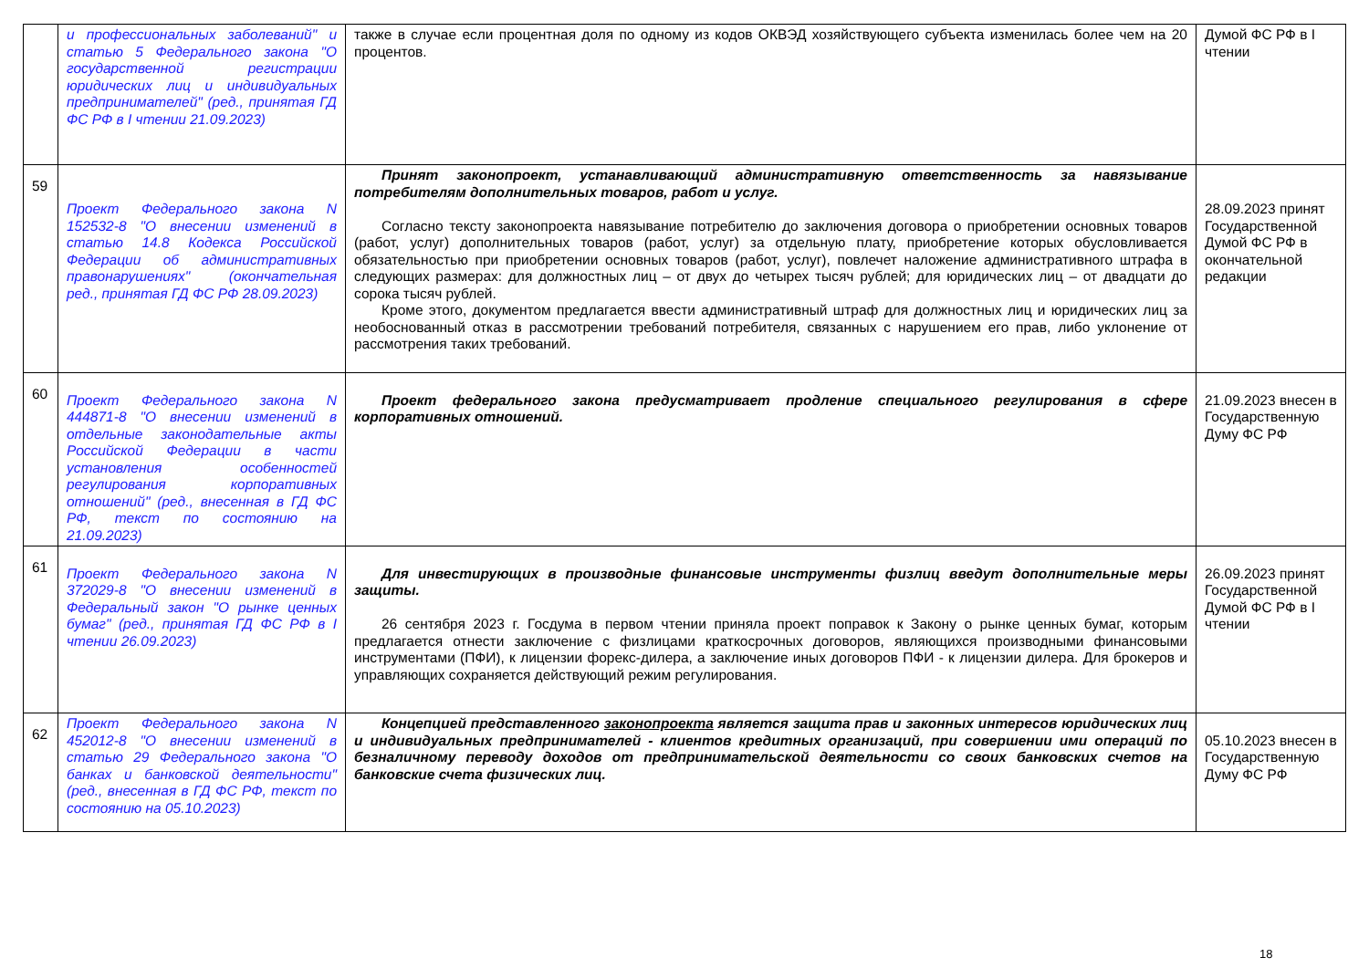| | и профессиональных заболеваний" и статью 5 Федерального закона "О государственной регистрации юридических лиц и индивидуальных предпринимателей" (ред., принятая ГД ФС РФ в I чтении 21.09.2023) | также в случае если процентная доля по одному из кодов ОКВЭД хозяйствующего субъекта изменилась более чем на 20 процентов. | Думой ФС РФ в I чтении |
| 59 | Проект Федерального закона N 152532-8 "О внесении изменений в статью 14.8 Кодекса Российской Федерации об административных правонарушениях" (окончательная ред., принятая ГД ФС РФ 28.09.2023) | Принят законопроект, устанавливающий административную ответственность за навязывание потребителям дополнительных товаров, работ и услуг. Согласно тексту законопроекта навязывание потребителю до заключения договора о приобретении основных товаров (работ, услуг) дополнительных товаров (работ, услуг) за отдельную плату, приобретение которых обусловливается обязательностью при приобретении основных товаров (работ, услуг), повлечет наложение административного штрафа в следующих размерах: для должностных лиц – от двух до четырех тысяч рублей; для юридических лиц – от двадцати до сорока тысяч рублей. Кроме этого, документом предлагается ввести административный штраф для должностных лиц и юридических лиц за необоснованный отказ в рассмотрении требований потребителя, связанных с нарушением его прав, либо уклонение от рассмотрения таких требований. | 28.09.2023 принят Государственной Думой ФС РФ в окончательной редакции |
| 60 | Проект Федерального закона N 444871-8 "О внесении изменений в отдельные законодательные акты Российской Федерации в части установления особенностей регулирования корпоративных отношений" (ред., внесенная в ГД ФС РФ, текст по состоянию на 21.09.2023) | Проект федерального закона предусматривает продление специального регулирования в сфере корпоративных отношений. | 21.09.2023 внесен в Государственную Думу ФС РФ |
| 61 | Проект Федерального закона N 372029-8 "О внесении изменений в Федеральный закон "О рынке ценных бумаг" (ред., принятая ГД ФС РФ в I чтении 26.09.2023) | Для инвестирующих в производные финансовые инструменты физлиц введут дополнительные меры защиты. 26 сентября 2023 г. Госдума в первом чтении приняла проект поправок к Закону о рынке ценных бумаг, которым предлагается отнести заключение с физлицами краткосрочных договоров, являющихся производными финансовыми инструментами (ПФИ), к лицензии форекс-дилера, а заключение иных договоров ПФИ - к лицензии дилера. Для брокеров и управляющих сохраняется действующий режим регулирования. | 26.09.2023 принят Государственной Думой ФС РФ в I чтении |
| 62 | Проект Федерального закона N 452012-8 "О внесении изменений в статью 29 Федерального закона "О банках и банковской деятельности" (ред., внесенная в ГД ФС РФ, текст по состоянию на 05.10.2023) | Концепцией представленного законопроекта является защита прав и законных интересов юридических лиц и индивидуальных предпринимателей - клиентов кредитных организаций, при совершении ими операций по безналичному переводу доходов от предпринимательской деятельности со своих банковских счетов на банковские счета физических лиц. | 05.10.2023 внесен в Государственную Думу ФС РФ |
18